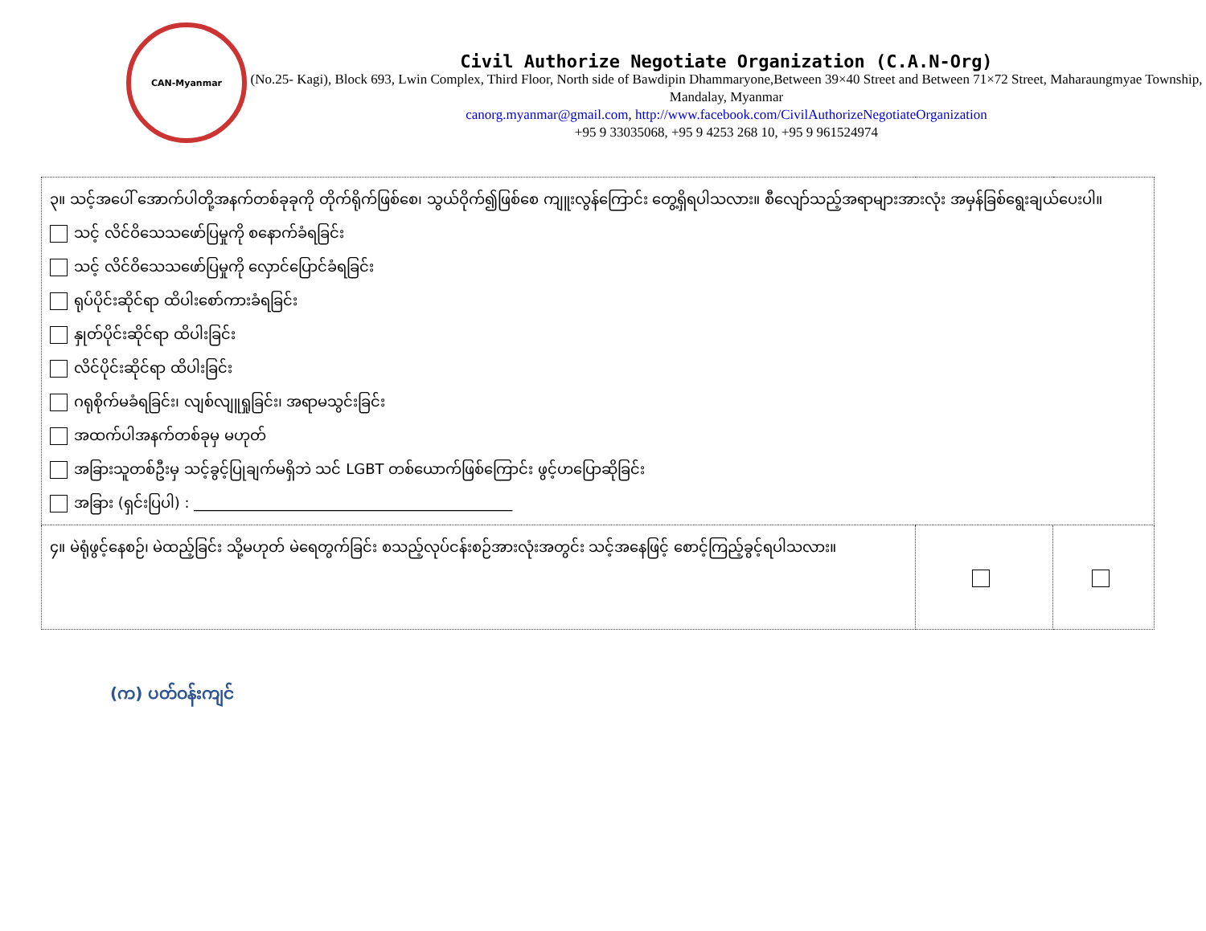CAN-Myanmar
Civil Authorize Negotiate Organization (C.A.N-Org)
(No.25- Kagi), Block 693, Lwin Complex, Third Floor, North side of Bawdipin Dhammaryone,Between 39×40 Street and Between 71×72 Street, Maharaungmyae Township, Mandalay, Myanmar
canorg.myanmar@gmail.com, http://www.facebook.com/CivilAuthorizeNegotiateOrganization
+95 9 33035068, +95 9 4253 268 10, +95 9 961524974
| ၃။ သင့်အပေါ် အောက်ပါတို့အနက်တစ်ခုခုကို တိုက်ရိုက်ဖြစ်စေ၊ သွယ်ဝိုက်၍ဖြစ်စေ ကျူးလွန်ကြောင်း တွေ့ရှိရပါသလား။ စီလျော်သည့်အရာများအားလုံး အမှန်ခြစ်ရွေးချယ်ပေးပါ။ သင့် လိင်ဝိသေသဖော်ပြမှုကို စနောက်ခံရခြင်း သင့် လိင်ဝိသေသဖော်ပြမှုကို လှောင်ပြောင်ခံရခြင်း ရုပ်ပိုင်းဆိုင်ရာ ထိပါးစော်ကားခံရခြင်း နှုတ်ပိုင်းဆိုင်ရာ ထိပါးခြင်း လိင်ပိုင်းဆိုင်ရာ ထိပါးခြင်း ဂရုစိုက်မခံရခြင်း၊ လျစ်လျူရှုခြင်း၊ အရာမသွင်းခြင်း အထက်ပါအနက်တစ်ခုမှ မဟုတ် အခြားသူတစ်ဦးမှ သင့်ခွင့်ပြုချက်မရှိဘဲ သင် LGBT တစ်ယောက်ဖြစ်ကြောင်း ဖွင့်ဟပြောဆိုခြင်း အခြား (ရှင်းပြပါ) : ____________________________________________ | | |
| ၄။ မဲရုံဖွင့်နေစဉ်၊ မဲထည့်ခြင်း သို့မဟုတ် မဲရေတွက်ခြင်း စသည့်လုပ်ငန်းစဉ်အားလုံးအတွင်း သင့်အနေဖြင့် စောင့်ကြည့်ခွင့်ရပါသလား။ | | |
(က) ပတ်ဝန်းကျင်